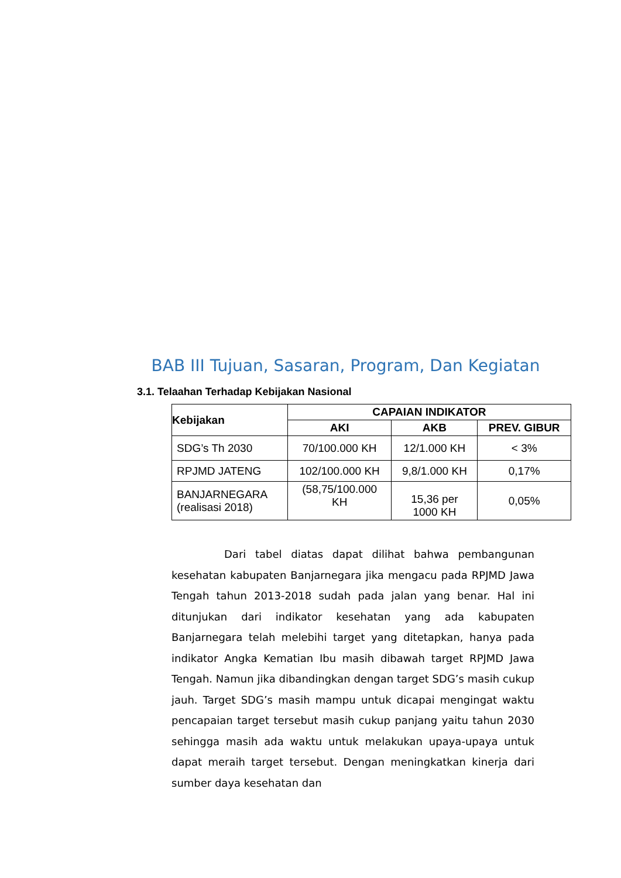BAB III Tujuan, Sasaran, Program, Dan Kegiatan
3.1. Telaahan Terhadap Kebijakan Nasional
| Kebijakan | CAPAIAN INDIKATOR | | |
| --- | --- | --- | --- |
| | AKI | AKB | PREV. GIBUR |
| SDG’s Th 2030 | 70/100.000 KH | 12/1.000 KH | < 3% |
| RPJMD JATENG | 102/100.000 KH | 9,8/1.000 KH | 0,17% |
| BANJARNEGARA (realisasi 2018) | (58,75/100.000 KH | 15,36 per 1000 KH | 0,05% |
Dari tabel diatas dapat dilihat bahwa pembangunan kesehatan kabupaten Banjarnegara jika mengacu pada RPJMD Jawa Tengah tahun 2013-2018 sudah pada jalan yang benar. Hal ini ditunjukan dari indikator kesehatan yang ada kabupaten Banjarnegara telah melebihi target yang ditetapkan, hanya pada indikator Angka Kematian Ibu masih dibawah target RPJMD Jawa Tengah. Namun jika dibandingkan dengan target SDG’s masih cukup jauh. Target SDG’s masih mampu untuk dicapai mengingat waktu pencapaian target tersebut masih cukup panjang yaitu tahun 2030 sehingga masih ada waktu untuk melakukan upaya-upaya untuk dapat meraih target tersebut. Dengan meningkatkan kinerja dari sumber daya kesehatan dan